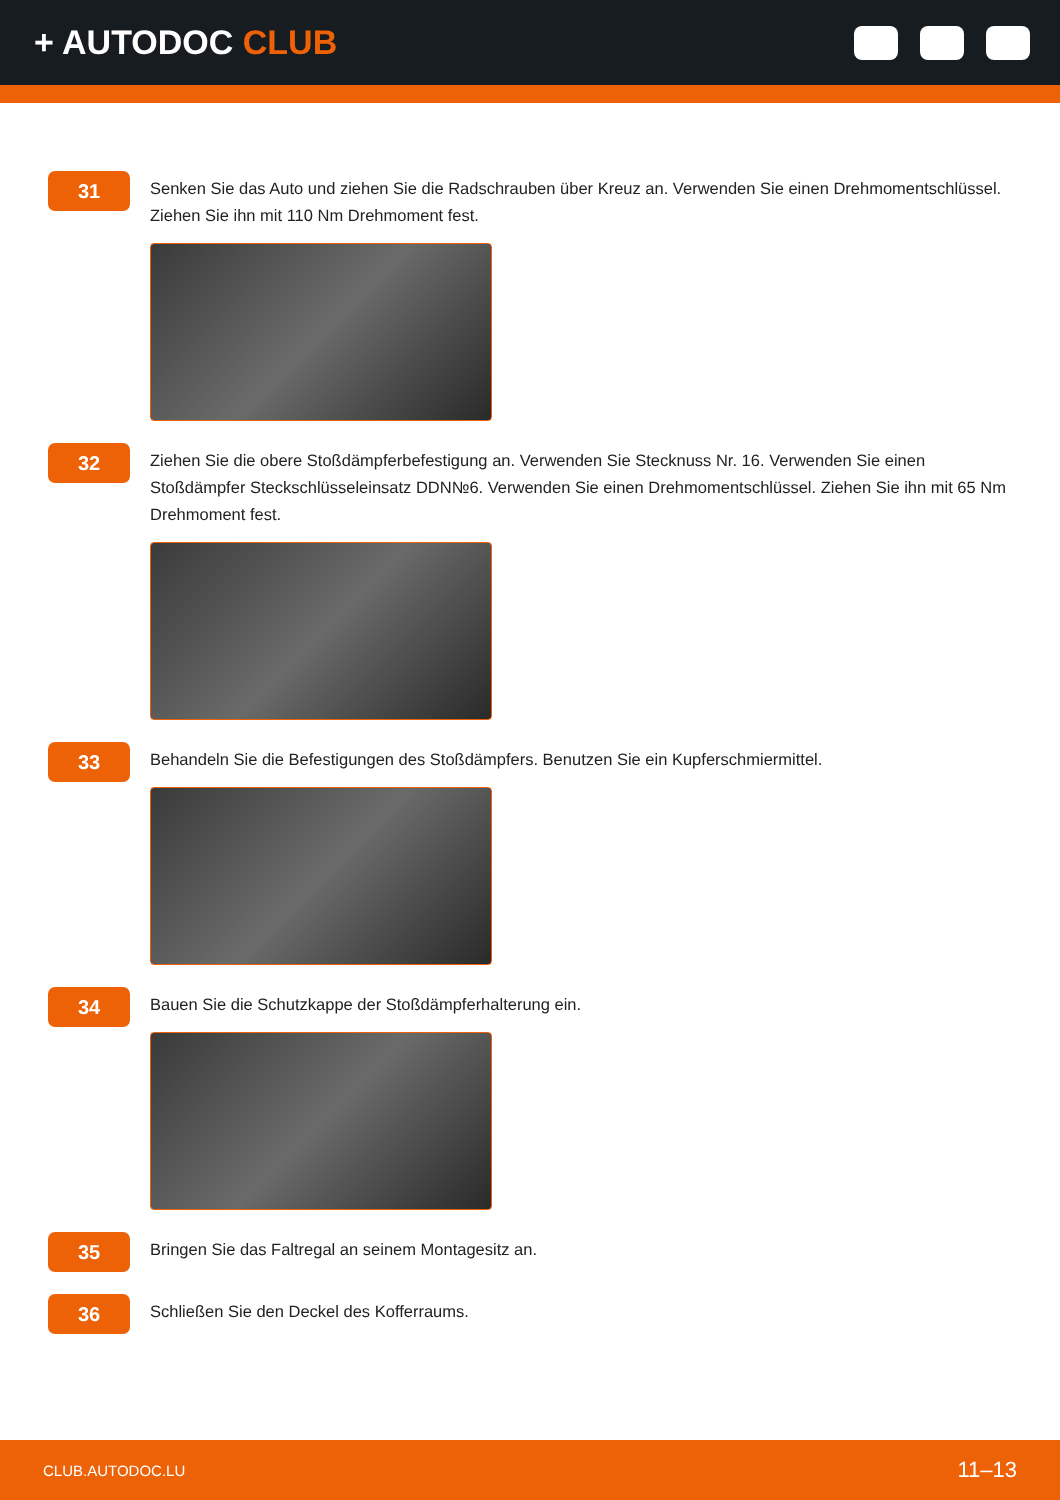+ AUTODOC CLUB
31
Senken Sie das Auto und ziehen Sie die Radschrauben über Kreuz an. Verwenden Sie einen Drehmomentschlüssel. Ziehen Sie ihn mit 110 Nm Drehmoment fest.
32
Ziehen Sie die obere Stoßdämpferbefestigung an. Verwenden Sie Stecknuss Nr. 16. Verwenden Sie einen Stoßdämpfer Steckschlüsseleinsatz DDN№6. Verwenden Sie einen Drehmomentschlüssel. Ziehen Sie ihn mit 65 Nm Drehmoment fest.
33
Behandeln Sie die Befestigungen des Stoßdämpfers. Benutzen Sie ein Kupferschmiermittel.
34
Bauen Sie die Schutzkappe der Stoßdämpferhalterung ein.
35
Bringen Sie das Faltregal an seinem Montagesitz an.
36
Schließen Sie den Deckel des Kofferraums.
CLUB.AUTODOC.LU 11–13